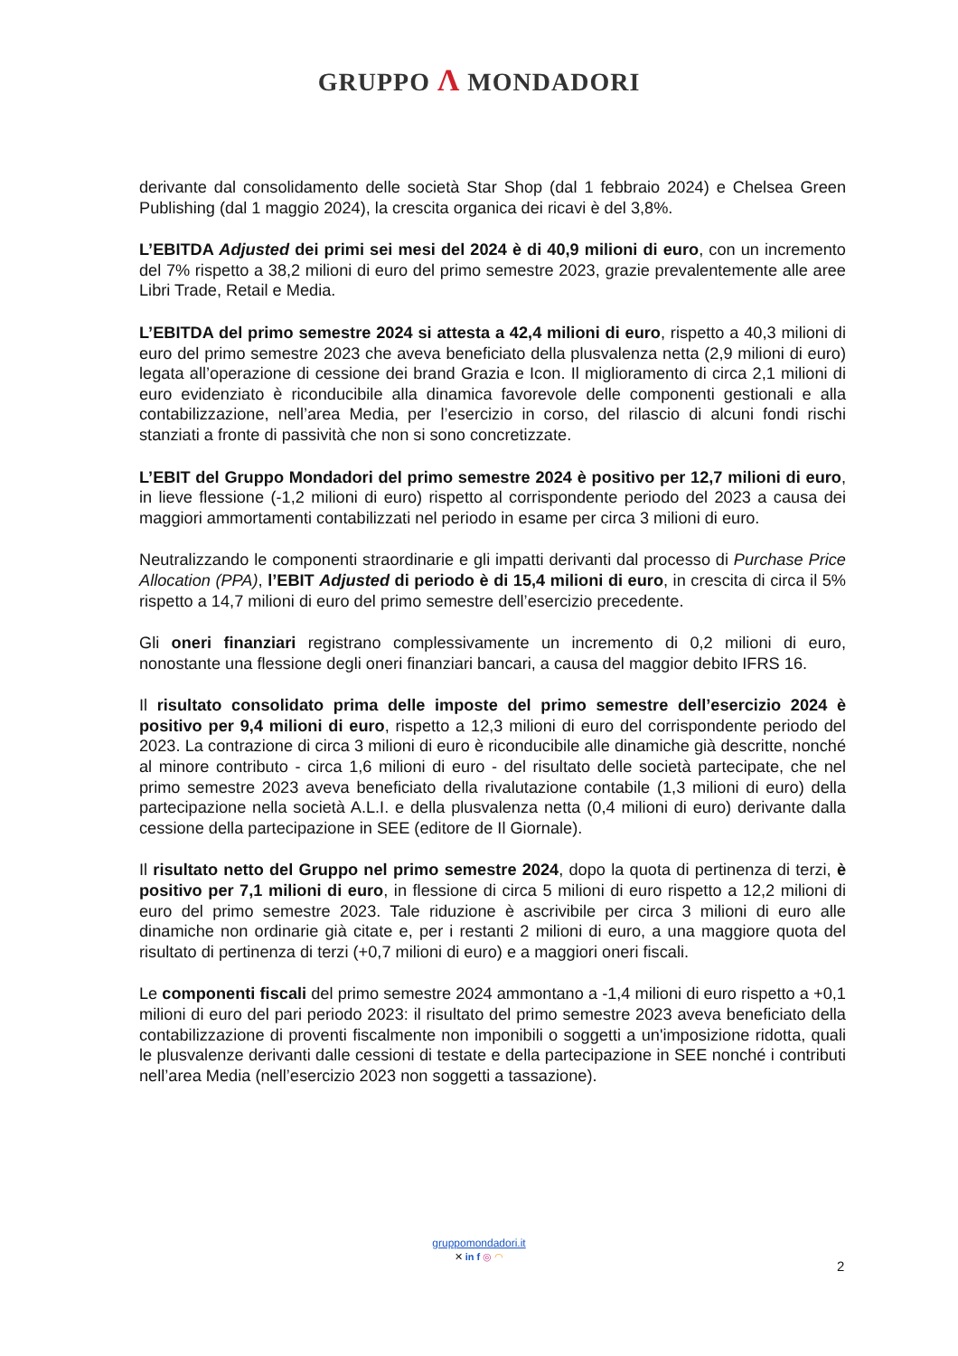GRUPPO Λ MONDADORI
derivante dal consolidamento delle società Star Shop (dal 1 febbraio 2024) e Chelsea Green Publishing (dal 1 maggio 2024), la crescita organica dei ricavi è del 3,8%.
L’EBITDA Adjusted dei primi sei mesi del 2024 è di 40,9 milioni di euro, con un incremento del 7% rispetto a 38,2 milioni di euro del primo semestre 2023, grazie prevalentemente alle aree Libri Trade, Retail e Media.
L’EBITDA del primo semestre 2024 si attesta a 42,4 milioni di euro, rispetto a 40,3 milioni di euro del primo semestre 2023 che aveva beneficiato della plusvalenza netta (2,9 milioni di euro) legata all’operazione di cessione dei brand Grazia e Icon. Il miglioramento di circa 2,1 milioni di euro evidenziato è riconducibile alla dinamica favorevole delle componenti gestionali e alla contabilizzazione, nell’area Media, per l’esercizio in corso, del rilascio di alcuni fondi rischi stanziati a fronte di passività che non si sono concretizzate.
L’EBIT del Gruppo Mondadori del primo semestre 2024 è positivo per 12,7 milioni di euro, in lieve flessione (-1,2 milioni di euro) rispetto al corrispondente periodo del 2023 a causa dei maggiori ammortamenti contabilizzati nel periodo in esame per circa 3 milioni di euro.
Neutralizzando le componenti straordinarie e gli impatti derivanti dal processo di Purchase Price Allocation (PPA), l’EBIT Adjusted di periodo è di 15,4 milioni di euro, in crescita di circa il 5% rispetto a 14,7 milioni di euro del primo semestre dell’esercizio precedente.
Gli oneri finanziari registrano complessivamente un incremento di 0,2 milioni di euro, nonostante una flessione degli oneri finanziari bancari, a causa del maggior debito IFRS 16.
Il risultato consolidato prima delle imposte del primo semestre dell’esercizio 2024 è positivo per 9,4 milioni di euro, rispetto a 12,3 milioni di euro del corrispondente periodo del 2023. La contrazione di circa 3 milioni di euro è riconducibile alle dinamiche già descritte, nonché al minore contributo - circa 1,6 milioni di euro - del risultato delle società partecipate, che nel primo semestre 2023 aveva beneficiato della rivalutazione contabile (1,3 milioni di euro) della partecipazione nella società A.L.I. e della plusvalenza netta (0,4 milioni di euro) derivante dalla cessione della partecipazione in SEE (editore de Il Giornale).
Il risultato netto del Gruppo nel primo semestre 2024, dopo la quota di pertinenza di terzi, è positivo per 7,1 milioni di euro, in flessione di circa 5 milioni di euro rispetto a 12,2 milioni di euro del primo semestre 2023. Tale riduzione è ascrivibile per circa 3 milioni di euro alle dinamiche non ordinarie già citate e, per i restanti 2 milioni di euro, a una maggiore quota del risultato di pertinenza di terzi (+0,7 milioni di euro) e a maggiori oneri fiscali.
Le componenti fiscali del primo semestre 2024 ammontano a -1,4 milioni di euro rispetto a +0,1 milioni di euro del pari periodo 2023: il risultato del primo semestre 2023 aveva beneficiato della contabilizzazione di proventi fiscalmente non imponibili o soggetti a un'imposizione ridotta, quali le plusvalenze derivanti dalle cessioni di testate e della partecipazione in SEE nonché i contributi nell’area Media (nell’esercizio 2023 non soggetti a tassazione).
gruppomondadori.it
✕ in f ◎ ◠
2